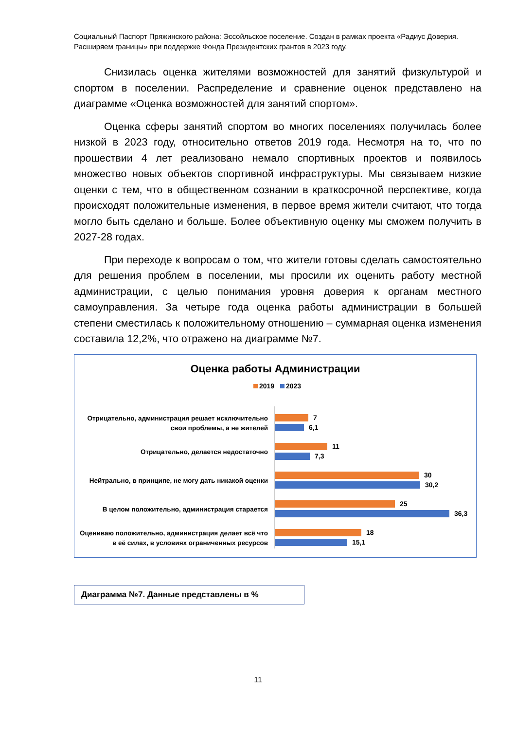Социальный Паспорт Пряжинского района: Эссойльское поселение. Создан в рамках проекта «Радиус Доверия. Расширяем границы» при поддержке Фонда Президентских грантов в 2023 году.
Снизилась оценка жителями возможностей для занятий физкультурой и спортом в поселении. Распределение и сравнение оценок представлено на диаграмме «Оценка возможностей для занятий спортом».
Оценка сферы занятий спортом во многих поселениях получилась более низкой в 2023 году, относительно ответов 2019 года. Несмотря на то, что по прошествии 4 лет реализовано немало спортивных проектов и появилось множество новых объектов спортивной инфраструктуры. Мы связываем низкие оценки с тем, что в общественном сознании в краткосрочной перспективе, когда происходят положительные изменения, в первое время жители считают, что тогда могло быть сделано и больше. Более объективную оценку мы сможем получить в 2027-28 годах.
При переходе к вопросам о том, что жители готовы сделать самостоятельно для решения проблем в поселении, мы просили их оценить работу местной администрации, с целью понимания уровня доверия к органам местного самоуправления. За четыре года оценка работы администрации в большей степени сместилась к положительному отношению – суммарная оценка изменения составила 12,2%, что отражено на диаграмме №7.
Оценка работы Администрации
2019 2023
Отрицательно, администрация решает исключительно свои проблемы, а не жителей
7
6,1
Отрицательно, делается недостаточно
11
7,3
Нейтрально, в принципе, не могу дать никакой оценки
30
30,2
В целом положительно, администрация старается
25
36,3
Оцениваю положительно, администрация делает всё что в её силах, в условиях ограниченных ресурсов
18
15,1
Диаграмма №7. Данные представлены в %
11